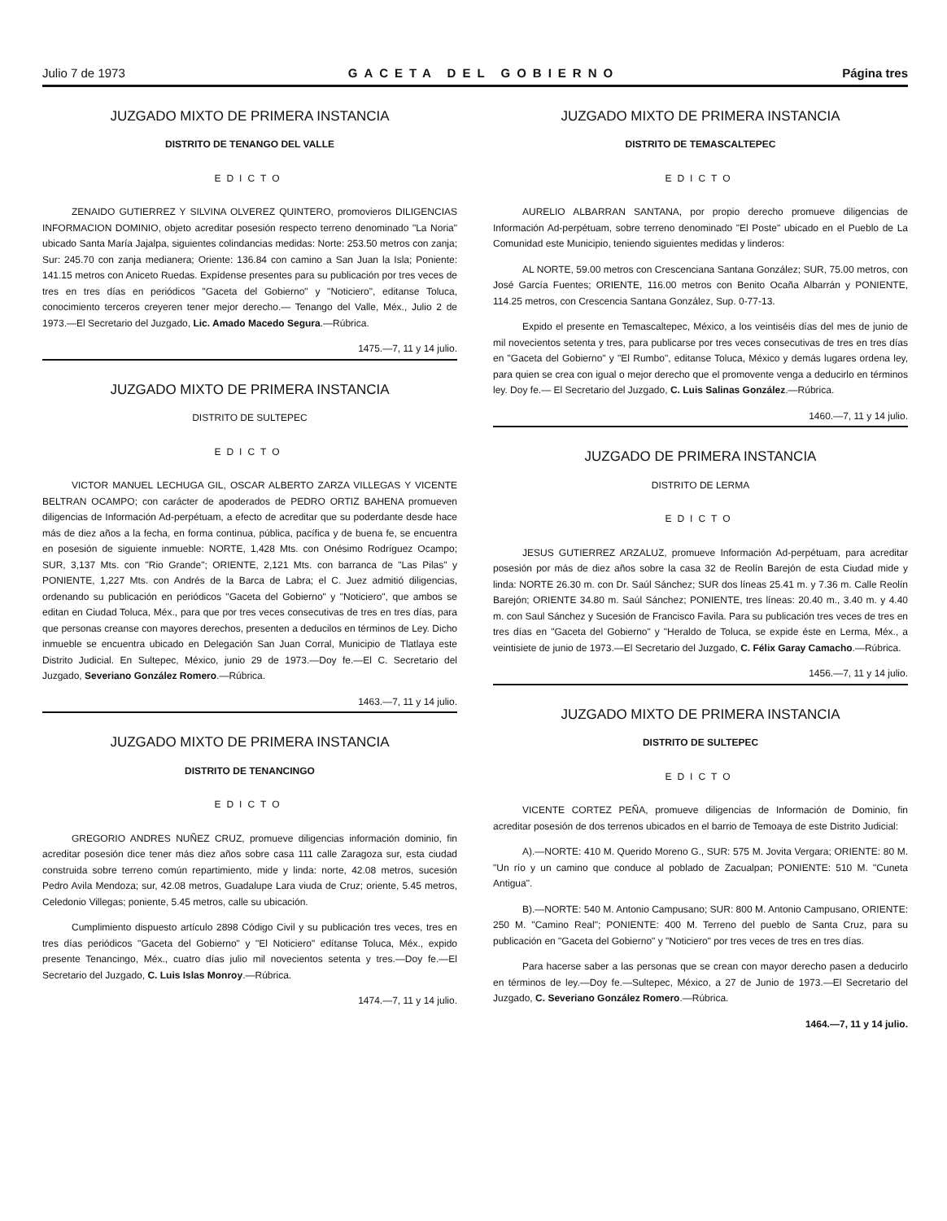Julio 7 de 1973 GACETA DEL GOBIERNO Página tres
JUZGADO MIXTO DE PRIMERA INSTANCIA
DISTRITO DE TENANGO DEL VALLE
EDICTO
ZENAIDO GUTIERREZ Y SILVINA OLVEREZ QUINTERO, promovieros DILIGENCIAS INFORMACION DOMINIO, objeto acreditar posesión respecto terreno denominado "La Noria" ubicado Santa María Jajalpa, siguientes colindancias medidas: Norte: 253.50 metros con zanja; Sur: 245.70 con zanja medianera; Oriente: 136.84 con camino a San Juan la Isla; Poniente: 141.15 metros con Aniceto Ruedas. Expídense presentes para su publicación por tres veces de tres en tres días en periódicos "Gaceta del Gobierno" y "Noticiero", editanse Toluca, conocimiento terceros creyeren tener mejor derecho.— Tenango del Valle, Méx., Julio 2 de 1973.—El Secretario del Juzgado, Lic. Amado Macedo Segura.—Rúbrica.
1475.—7, 11 y 14 julio.
JUZGADO MIXTO DE PRIMERA INSTANCIA
DISTRITO DE SULTEPEC
EDICTO
VICTOR MANUEL LECHUGA GIL, OSCAR ALBERTO ZARZA VILLEGAS Y VICENTE BELTRAN OCAMPO; con carácter de apoderados de PEDRO ORTIZ BAHENA promueven diligencias de Información Ad-perpétuam, a efecto de acreditar que su poderdante desde hace más de diez años a la fecha, en forma continua, pública, pacífica y de buena fe, se encuentra en posesión de siguiente inmueble: NORTE, 1,428 Mts. con Onésimo Rodríguez Ocampo; SUR, 3,137 Mts. con "Rio Grande"; ORIENTE, 2,121 Mts. con barranca de "Las Pilas" y PONIENTE, 1,227 Mts. con Andrés de la Barca de Labra; el C. Juez admitió diligencias, ordenando su publicación en periódicos "Gaceta del Gobierno" y "Noticiero", que ambos se editan en Ciudad Toluca, Méx., para que por tres veces consecutivas de tres en tres días, para que personas creanse con mayores derechos, presenten a deducilos en términos de Ley. Dicho inmueble se encuentra ubicado en Delegación San Juan Corral, Municipio de Tlatlaya este Distrito Judicial. En Sultepec, México, junio 29 de 1973.—Doy fe.—El C. Secretario del Juzgado, Severiano González Romero.—Rúbrica.
1463.—7, 11 y 14 julio.
JUZGADO MIXTO DE PRIMERA INSTANCIA
DISTRITO DE TENANCINGO
EDICTO
GREGORIO ANDRES NUÑEZ CRUZ, promueve diligencias información dominio, fin acreditar posesión dice tener más diez años sobre casa 111 calle Zaragoza sur, esta ciudad construida sobre terreno común repartimiento, mide y linda: norte, 42.08 metros, sucesión Pedro Avila Mendoza; sur, 42.08 metros, Guadalupe Lara viuda de Cruz; oriente, 5.45 metros, Celedonio Villegas; poniente, 5.45 metros, calle su ubicación.
Cumplimiento dispuesto artículo 2898 Código Civil y su publicación tres veces, tres en tres días periódicos "Gaceta del Gobierno" y "El Noticiero" edítanse Toluca, Méx., expido presente Tenancingo, Méx., cuatro días julio mil novecientos setenta y tres.—Doy fe.—El Secretario del Juzgado, C. Luis Islas Monroy.—Rúbrica.
1474.—7, 11 y 14 julio.
JUZGADO MIXTO DE PRIMERA INSTANCIA
DISTRITO DE TEMASCALTEPEC
EDICTO
AURELIO ALBARRAN SANTANA, por propio derecho promueve diligencias de Información Ad-perpétuam, sobre terreno denominado "El Poste" ubicado en el Pueblo de La Comunidad este Municipio, teniendo siguientes medidas y linderos:
AL NORTE, 59.00 metros con Crescenciana Santana González; SUR, 75.00 metros, con José García Fuentes; ORIENTE, 116.00 metros con Benito Ocaña Albarrán y PONIENTE, 114.25 metros, con Crescencia Santana González, Sup. 0-77-13.
Expido el presente en Temascaltepec, México, a los veintiséis días del mes de junio de mil novecientos setenta y tres, para publicarse por tres veces consecutivas de tres en tres días en "Gaceta del Gobierno" y "El Rumbo", editanse Toluca, México y demás lugares ordena ley, para quien se crea con igual o mejor derecho que el promovente venga a deducirlo en términos ley. Doy fe.— El Secretario del Juzgado, C. Luis Salinas González.—Rúbrica.
1460.—7, 11 y 14 julio.
JUZGADO DE PRIMERA INSTANCIA
DISTRITO DE LERMA
EDICTO
JESUS GUTIERREZ ARZALUZ, promueve Información Ad-perpétuam, para acreditar posesión por más de diez años sobre la casa 32 de Reolín Barejón de esta Ciudad mide y linda: NORTE 26.30 m. con Dr. Saúl Sánchez; SUR dos líneas 25.41 m. y 7.36 m. Calle Reolín Barejón; ORIENTE 34.80 m. Saúl Sánchez; PONIENTE, tres líneas: 20.40 m., 3.40 m. y 4.40 m. con Saul Sánchez y Sucesión de Francisco Favila. Para su publicación tres veces de tres en tres días en "Gaceta del Gobierno" y "Heraldo de Toluca, se expide éste en Lerma, Méx., a veintisiete de junio de 1973.—El Secretario del Juzgado, C. Félix Garay Camacho.—Rúbrica.
1456.—7, 11 y 14 julio.
JUZGADO MIXTO DE PRIMERA INSTANCIA
DISTRITO DE SULTEPEC
EDICTO
VICENTE CORTEZ PEÑA, promueve diligencias de Información de Dominio, fin acreditar posesión de dos terrenos ubicados en el barrio de Temoaya de este Distrito Judicial:
A).—NORTE: 410 M. Querido Moreno G., SUR: 575 M. Jovita Vergara; ORIENTE: 80 M. "Un río y un camino que conduce al poblado de Zacualpan; PONIENTE: 510 M. "Cuneta Antigua".
B).—NORTE: 540 M. Antonio Campusano; SUR: 800 M. Antonio Campusano, ORIENTE: 250 M. "Camino Real"; PONIENTE: 400 M. Terreno del pueblo de Santa Cruz, para su publicación en "Gaceta del Gobierno" y "Noticiero" por tres veces de tres en tres días.
Para hacerse saber a las personas que se crean con mayor derecho pasen a deducirlo en términos de ley.—Doy fe.—Sultepec, México, a 27 de Junio de 1973.—El Secretario del Juzgado, C. Severiano González Romero.—Rúbrica.
1464.—7, 11 y 14 julio.